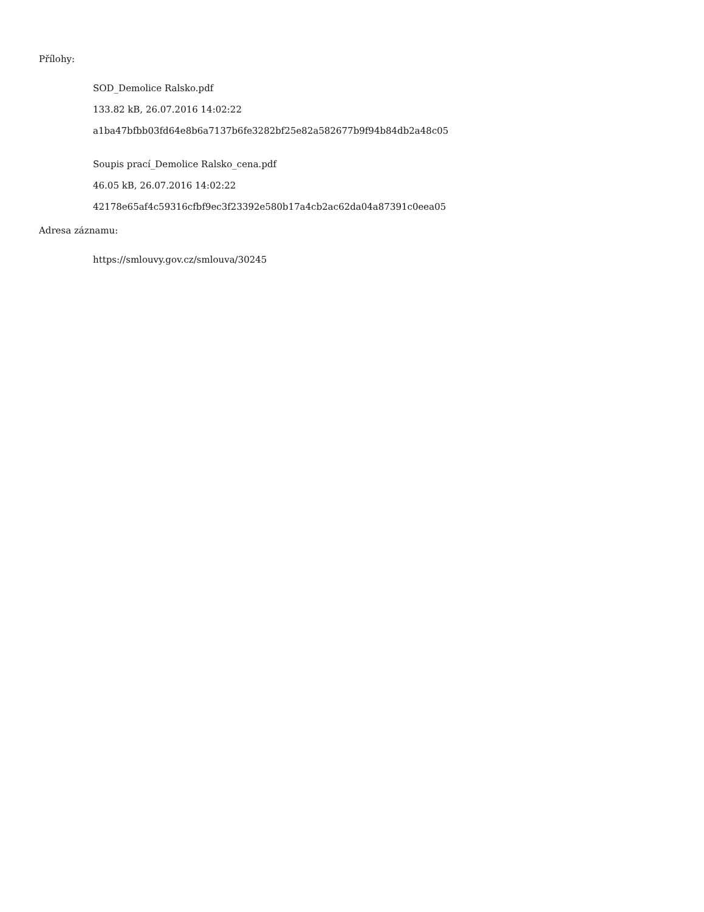Přílohy:
SOD_Demolice Ralsko.pdf
133.82 kB, 26.07.2016 14:02:22
a1ba47bfbb03fd64e8b6a7137b6fe3282bf25e82a582677b9f94b84db2a48c05
Soupis prací_Demolice Ralsko_cena.pdf
46.05 kB, 26.07.2016 14:02:22
42178e65af4c59316cfbf9ec3f23392e580b17a4cb2ac62da04a87391c0eea05
Adresa záznamu:
https://smlouvy.gov.cz/smlouva/30245